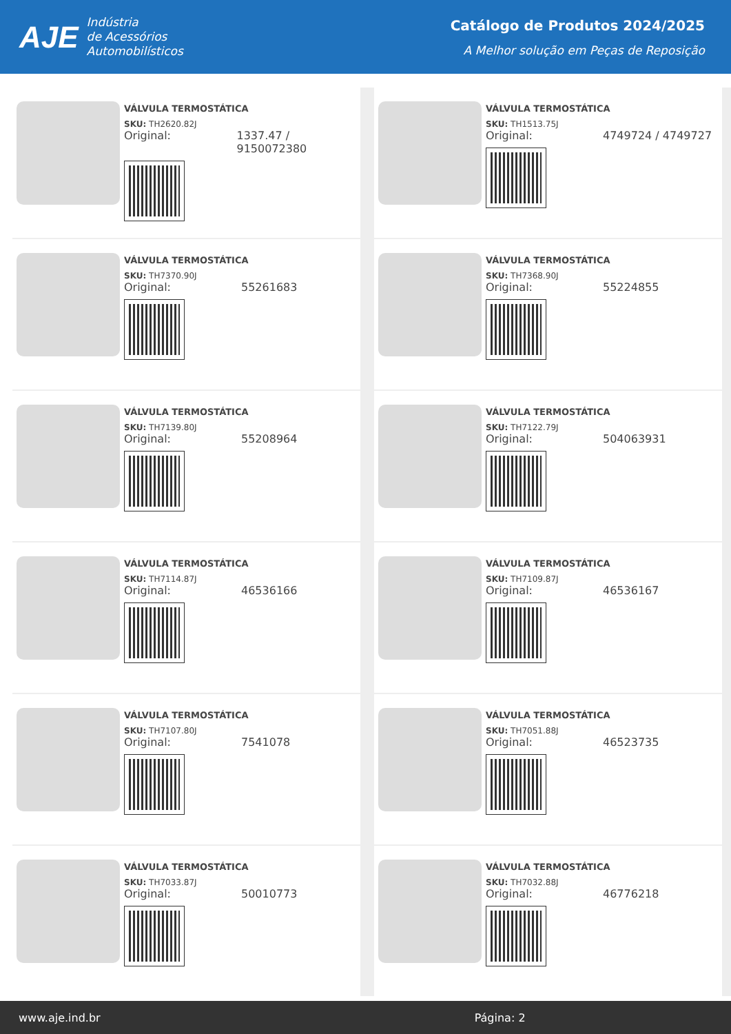AJE Indústria
de Acessórios
Automobilísticos
Catálogo de Produtos 2024/2025
A Melhor solução em Peças de Reposição
VÁLVULA TERMOSTÁTICA
SKU: TH2620.82J
Original: 1337.47 / 9150072380
VÁLVULA TERMOSTÁTICA
SKU: TH1513.75J
Original: 4749724 / 4749727
VÁLVULA TERMOSTÁTICA
SKU: TH7370.90J
Original: 55261683
VÁLVULA TERMOSTÁTICA
SKU: TH7368.90J
Original: 55224855
VÁLVULA TERMOSTÁTICA
SKU: TH7139.80J
Original: 55208964
VÁLVULA TERMOSTÁTICA
SKU: TH7122.79J
Original: 504063931
VÁLVULA TERMOSTÁTICA
SKU: TH7114.87J
Original: 46536166
VÁLVULA TERMOSTÁTICA
SKU: TH7109.87J
Original: 46536167
VÁLVULA TERMOSTÁTICA
SKU: TH7107.80J
Original: 7541078
VÁLVULA TERMOSTÁTICA
SKU: TH7051.88J
Original: 46523735
VÁLVULA TERMOSTÁTICA
SKU: TH7033.87J
Original: 50010773
VÁLVULA TERMOSTÁTICA
SKU: TH7032.88J
Original: 46776218
www.aje.ind.br Página: 2